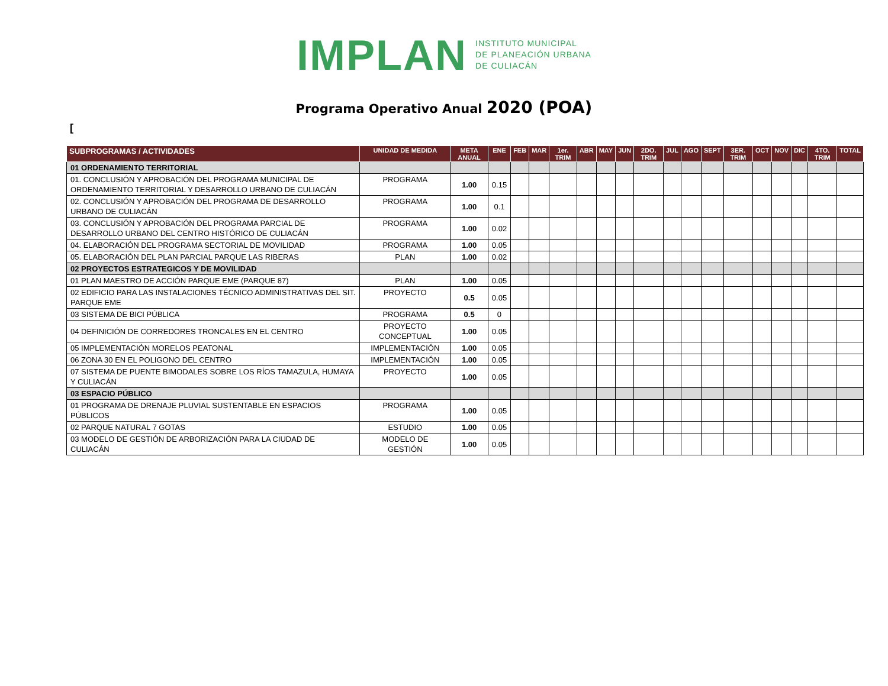IMPLAN
INSTITUTO MUNICIPAL
DE PLANEACIÓN URBANA
DE CULIACÁN
Programa Operativo Anual 2020 (POA)
[
| SUBPROGRAMAS / ACTIVIDADES | UNIDAD DE MEDIDA | META ANUAL | ENE | FEB | MAR | 1er. TRIM | ABR | MAY | JUN | 2DO. TRIM | JUL | AGO | SEPT | 3ER. TRIM | OCT | NOV | DIC | 4TO. TRIM | TOTAL |
| --- | --- | --- | --- | --- | --- | --- | --- | --- | --- | --- | --- | --- | --- | --- | --- | --- | --- | --- | --- |
| 01 ORDENAMIENTO TERRITORIAL | | | | | | | | | | | | | | | | | | | |
| 01. CONCLUSIÓN Y APROBACIÓN DEL PROGRAMA MUNICIPAL DE ORDENAMIENTO TERRITORIAL Y DESARROLLO URBANO DE CULIACÁN | PROGRAMA | 1.00 | 0.15 | | | | | | | | | | | | | | | | |
| 02. CONCLUSIÓN Y APROBACIÓN DEL PROGRAMA DE DESARROLLO URBANO DE CULIACÁN | PROGRAMA | 1.00 | 0.1 | | | | | | | | | | | | | | | | |
| 03. CONCLUSIÓN Y APROBACIÓN DEL PROGRAMA PARCIAL DE DESARROLLO URBANO DEL CENTRO HISTÓRICO DE CULIACÁN | PROGRAMA | 1.00 | 0.02 | | | | | | | | | | | | | | | | |
| 04. ELABORACIÓN DEL PROGRAMA SECTORIAL DE MOVILIDAD | PROGRAMA | 1.00 | 0.05 | | | | | | | | | | | | | | | | |
| 05. ELABORACIÓN DEL PLAN PARCIAL PARQUE LAS RIBERAS | PLAN | 1.00 | 0.02 | | | | | | | | | | | | | | | | |
| 02 PROYECTOS ESTRATEGICOS Y DE MOVILIDAD | | | | | | | | | | | | | | | | | | | |
| 01 PLAN MAESTRO DE ACCIÓN PARQUE EME (PARQUE 87) | PLAN | 1.00 | 0.05 | | | | | | | | | | | | | | | | |
| 02 EDIFICIO PARA LAS INSTALACIONES TÉCNICO ADMINISTRATIVAS DEL SIT. PARQUE EME | PROYECTO | 0.5 | 0.05 | | | | | | | | | | | | | | | | |
| 03 SISTEMA DE BICI PÚBLICA | PROGRAMA | 0.5 | 0 | | | | | | | | | | | | | | | | |
| 04 DEFINICIÓN DE CORREDORES TRONCALES EN EL CENTRO | PROYECTO CONCEPTUAL | 1.00 | 0.05 | | | | | | | | | | | | | | | | |
| 05 IMPLEMENTACIÓN MORELOS PEATONAL | IMPLEMENTACIÓN | 1.00 | 0.05 | | | | | | | | | | | | | | | | |
| 06 ZONA 30 EN EL POLIGONO DEL CENTRO | IMPLEMENTACIÓN | 1.00 | 0.05 | | | | | | | | | | | | | | | | |
| 07 SISTEMA DE PUENTE BIMODALES SOBRE LOS RÍOS TAMAZULA, HUMAYA Y CULIACÁN | PROYECTO | 1.00 | 0.05 | | | | | | | | | | | | | | | | |
| 03 ESPACIO PÚBLICO | | | | | | | | | | | | | | | | | | | |
| 01 PROGRAMA DE DRENAJE PLUVIAL SUSTENTABLE EN ESPACIOS PÚBLICOS | PROGRAMA | 1.00 | 0.05 | | | | | | | | | | | | | | | | |
| 02 PARQUE NATURAL 7 GOTAS | ESTUDIO | 1.00 | 0.05 | | | | | | | | | | | | | | | | |
| 03 MODELO DE GESTIÓN DE ARBORIZACIÓN PARA LA CIUDAD DE CULIACÁN | MODELO DE GESTIÓN | 1.00 | 0.05 | | | | | | | | | | | | | | | | |